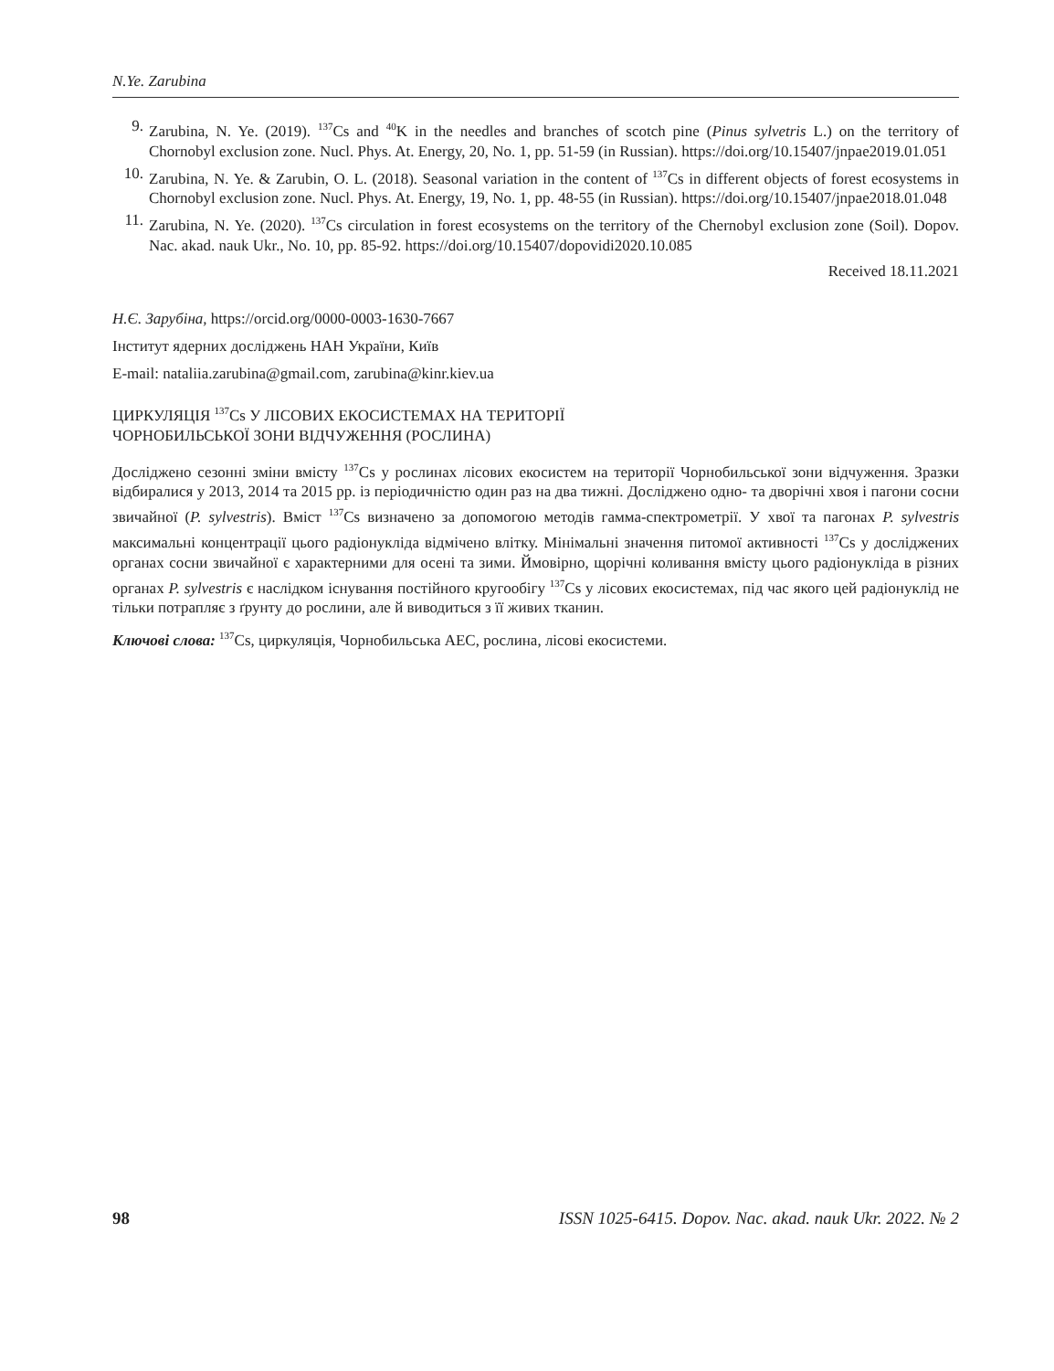N.Ye. Zarubina
9. Zarubina, N. Ye. (2019). <sup>137</sup>Cs and <sup>40</sup>K in the needles and branches of scotch pine (Pinus sylvetris L.) on the territory of Chornobyl exclusion zone. Nucl. Phys. At. Energy, 20, No. 1, pp. 51-59 (in Russian). https://doi.org/10.15407/jnpae2019.01.051
10. Zarubina, N. Ye. & Zarubin, O. L. (2018). Seasonal variation in the content of <sup>137</sup>Cs in different objects of forest ecosystems in Chornobyl exclusion zone. Nucl. Phys. At. Energy, 19, No. 1, pp. 48-55 (in Russian). https://doi.org/10.15407/jnpae2018.01.048
11. Zarubina, N. Ye. (2020). <sup>137</sup>Cs circulation in forest ecosystems on the territory of the Chernobyl exclusion zone (Soil). Dopov. Nac. akad. nauk Ukr., No. 10, pp. 85-92. https://doi.org/10.15407/dopovidi2020.10.085
Received 18.11.2021
Н.Є. Зарубіна, https://orcid.org/0000-0003-1630-7667
Інститут ядерних досліджень НАН України, Київ
E-mail: nataliia.zarubina@gmail.com, zarubina@kinr.kiev.ua
ЦИРКУЛЯЦІЯ <sup>137</sup>Cs У ЛІСОВИХ ЕКОСИСТЕМАХ НА ТЕРИТОРІЇ
ЧОРНОБИЛЬСЬКОЇ ЗОНИ ВІДЧУЖЕННЯ (РОСЛИНА)
Досліджено сезонні зміни вмісту <sup>137</sup>Cs у рослинах лісових екосистем на території Чорнобильської зони відчуження. Зразки відбиралися у 2013, 2014 та 2015 рр. із періодичністю один раз на два тижні. Досліджено одно- та дворічні хвоя і пагони сосни звичайної (P. sylvestris). Вміст <sup>137</sup>Cs визначено за допомогою методів гамма-спектрометрії. У хвої та пагонах P. sylvestris максимальні концентрації цього радіонукліда відмічено влітку. Мінімальні значення питомої активності <sup>137</sup>Cs у досліджених органах сосни звичайної є характерними для осені та зими. Ймовірно, щорічні коливання вмісту цього радіонукліда в різних органах P. sylvestris є наслідком існування постійного кругообігу <sup>137</sup>Cs у лісових екосистемах, під час якого цей радіонуклід не тільки потрапляє з ґрунту до рослини, але й виводиться з її живих тканин.
Ключові слова: <sup>137</sup>Cs, циркуляція, Чорнобильська АЕС, рослина, лісові екосистеми.
98 ISSN 1025-6415. Dopov. Nac. akad. nauk Ukr. 2022. № 2